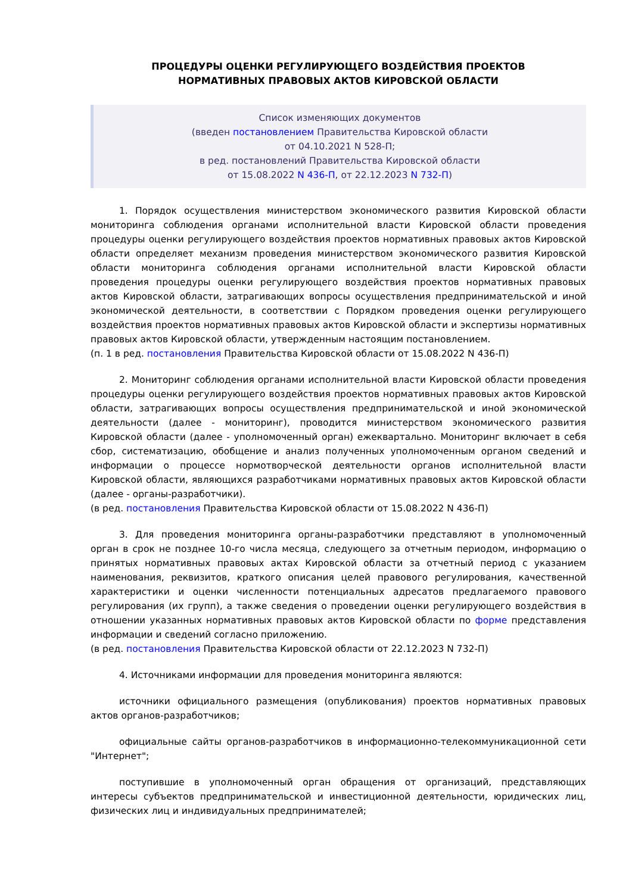ПРОЦЕДУРЫ ОЦЕНКИ РЕГУЛИРУЮЩЕГО ВОЗДЕЙСТВИЯ ПРОЕКТОВ
НОРМАТИВНЫХ ПРАВОВЫХ АКТОВ КИРОВСКОЙ ОБЛАСТИ
Список изменяющих документов
(введен постановлением Правительства Кировской области
от 04.10.2021 N 528-П;
в ред. постановлений Правительства Кировской области
от 15.08.2022 N 436-П, от 22.12.2023 N 732-П)
1. Порядок осуществления министерством экономического развития Кировской области мониторинга соблюдения органами исполнительной власти Кировской области проведения процедуры оценки регулирующего воздействия проектов нормативных правовых актов Кировской области определяет механизм проведения министерством экономического развития Кировской области мониторинга соблюдения органами исполнительной власти Кировской области проведения процедуры оценки регулирующего воздействия проектов нормативных правовых актов Кировской области, затрагивающих вопросы осуществления предпринимательской и иной экономической деятельности, в соответствии с Порядком проведения оценки регулирующего воздействия проектов нормативных правовых актов Кировской области и экспертизы нормативных правовых актов Кировской области, утвержденным настоящим постановлением.
(п. 1 в ред. постановления Правительства Кировской области от 15.08.2022 N 436-П)
2. Мониторинг соблюдения органами исполнительной власти Кировской области проведения процедуры оценки регулирующего воздействия проектов нормативных правовых актов Кировской области, затрагивающих вопросы осуществления предпринимательской и иной экономической деятельности (далее - мониторинг), проводится министерством экономического развития Кировской области (далее - уполномоченный орган) ежеквартально. Мониторинг включает в себя сбор, систематизацию, обобщение и анализ полученных уполномоченным органом сведений и информации о процессе нормотворческой деятельности органов исполнительной власти Кировской области, являющихся разработчиками нормативных правовых актов Кировской области (далее - органы-разработчики).
(в ред. постановления Правительства Кировской области от 15.08.2022 N 436-П)
3. Для проведения мониторинга органы-разработчики представляют в уполномоченный орган в срок не позднее 10-го числа месяца, следующего за отчетным периодом, информацию о принятых нормативных правовых актах Кировской области за отчетный период с указанием наименования, реквизитов, краткого описания целей правового регулирования, качественной характеристики и оценки численности потенциальных адресатов предлагаемого правового регулирования (их групп), а также сведения о проведении оценки регулирующего воздействия в отношении указанных нормативных правовых актов Кировской области по форме представления информации и сведений согласно приложению.
(в ред. постановления Правительства Кировской области от 22.12.2023 N 732-П)
4. Источниками информации для проведения мониторинга являются:
источники официального размещения (опубликования) проектов нормативных правовых актов органов-разработчиков;
официальные сайты органов-разработчиков в информационно-телекоммуникационной сети "Интернет";
поступившие в уполномоченный орган обращения от организаций, представляющих интересы субъектов предпринимательской и инвестиционной деятельности, юридических лиц, физических лиц и индивидуальных предпринимателей;